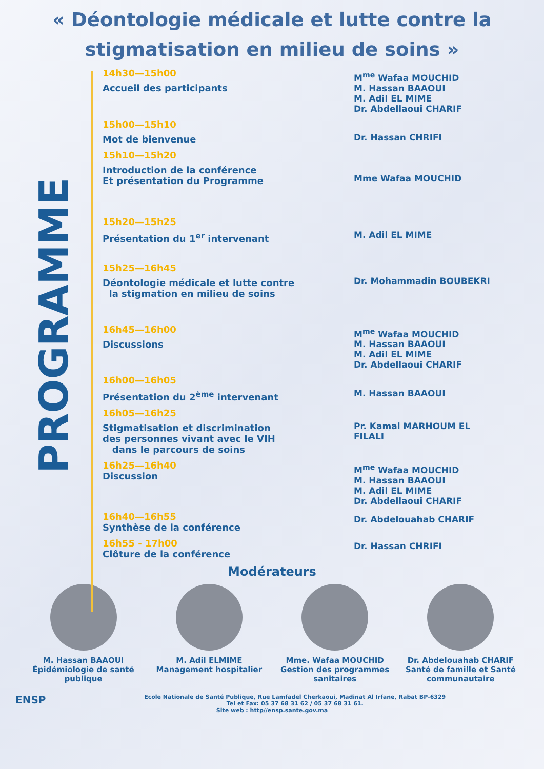« Déontologie médicale et lutte contre la stigmatisation en milieu de soins »
PROGRAMME
14h30—15h00
Accueil des participants
M<sup>me</sup> Wafaa MOUCHID
M. Hassan BAAOUI
M. Adil EL MIME
Dr. Abdellaoui CHARIF
15h00—15h10
Mot de bienvenue
Dr. Hassan CHRIFI
15h10—15h20
Introduction de la conférence
Et présentation du Programme
Mme Wafaa MOUCHID
15h20—15h25
Présentation du 1<sup>er</sup> intervenant
M. Adil EL MIME
15h25—16h45
Déontologie médicale et lutte contre
la stigmation en milieu de soins
Dr. Mohammadin BOUBEKRI
16h45—16h00
Discussions
M<sup>me</sup> Wafaa MOUCHID
M. Hassan BAAOUI
M. Adil EL MIME
Dr. Abdellaoui CHARIF
16h00—16h05
Présentation du 2<sup>ème</sup> intervenant
M. Hassan BAAOUI
16h05—16h25
Stigmatisation et discrimination
des personnes vivant avec le VIH
dans le parcours de soins
Pr. Kamal MARHOUM EL FILALI
16h25—16h40
Discussion
M<sup>me</sup> Wafaa MOUCHID
M. Hassan BAAOUI
M. Adil EL MIME
Dr. Abdellaoui CHARIF
16h40—16h55
Synthèse de la conférence
Dr. Abdelouahab CHARIF
16h55 - 17h00
Clôture de la conférence
Dr. Hassan CHRIFI
Modérateurs
M. Hassan BAAOUI
Épidémiologie de santé publique
M. Adil ELMIME
Management hospitalier
Mme. Wafaa MOUCHID
Gestion des programmes sanitaires
Dr. Abdelouahab CHARIF
Santé de famille et Santé communautaire
ENSP Ecole Nationale de Santé Publique, Rue Lamfadel Cherkaoui, Madinat Al Irfane, Rabat BP-6329
Tel et Fax: 05 37 68 31 62 / 05 37 68 31 61.
Site web : http//ensp.sante.gov.ma